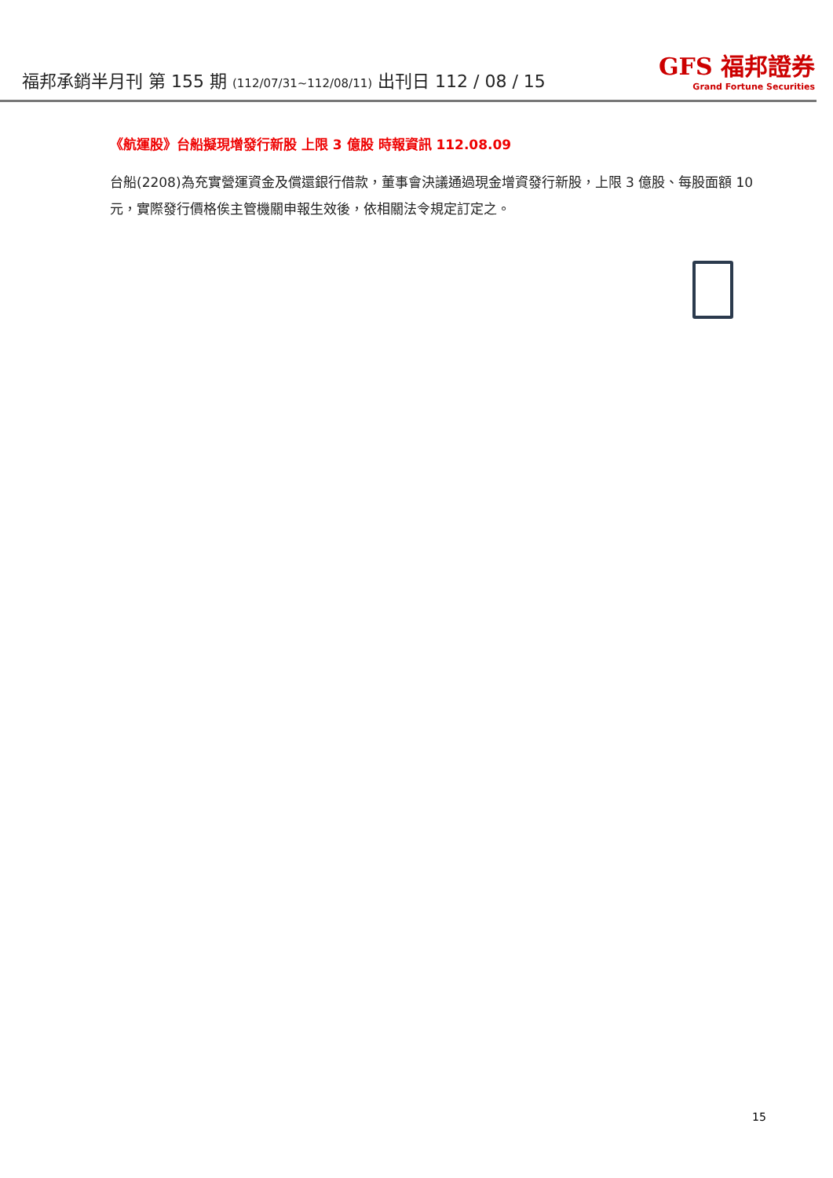福邦承銷半月刊 第 155 期 (112/07/31~112/08/11) 出刊日 112 / 08 / 15
GFS 福邦證券
Grand Fortune Securities
《航運股》台船擬現增發行新股 上限 3 億股 時報資訊 112.08.09
台船(2208)為充實營運資金及償還銀行借款，董事會決議通過現金增資發行新股，上限 3 億股、每股面額 10 元，實際發行價格俟主管機關申報生效後，依相關法令規定訂定之。
15